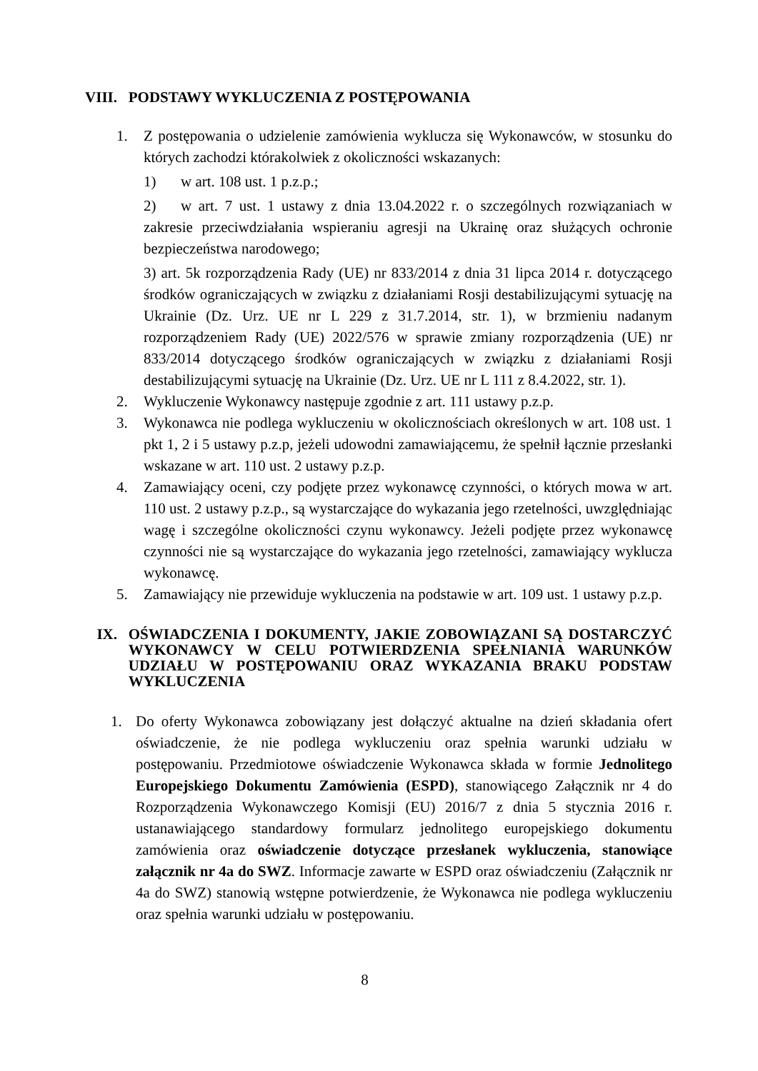VIII. PODSTAWY WYKLUCZENIA Z POSTĘPOWANIA
1. Z postępowania o udzielenie zamówienia wyklucza się Wykonawców, w stosunku do których zachodzi którakolwiek z okoliczności wskazanych:
1) w art. 108 ust. 1 p.z.p.;
2) w art. 7 ust. 1 ustawy z dnia 13.04.2022 r. o szczególnych rozwiązaniach w zakresie przeciwdziałania wspieraniu agresji na Ukrainę oraz służących ochronie bezpieczeństwa narodowego;
3) art. 5k rozporządzenia Rady (UE) nr 833/2014 z dnia 31 lipca 2014 r. dotyczącego środków ograniczających w związku z działaniami Rosji destabilizującymi sytuację na Ukrainie (Dz. Urz. UE nr L 229 z 31.7.2014, str. 1), w brzmieniu nadanym rozporządzeniem Rady (UE) 2022/576 w sprawie zmiany rozporządzenia (UE) nr 833/2014 dotyczącego środków ograniczających w związku z działaniami Rosji destabilizującymi sytuację na Ukrainie (Dz. Urz. UE nr L 111 z 8.4.2022, str. 1).
2. Wykluczenie Wykonawcy następuje zgodnie z art. 111 ustawy p.z.p.
3. Wykonawca nie podlega wykluczeniu w okolicznościach określonych w art. 108 ust. 1 pkt 1, 2 i 5 ustawy p.z.p, jeżeli udowodni zamawiającemu, że spełnił łącznie przesłanki wskazane w art. 110 ust. 2 ustawy p.z.p.
4. Zamawiający oceni, czy podjęte przez wykonawcę czynności, o których mowa w art. 110 ust. 2 ustawy p.z.p., są wystarczające do wykazania jego rzetelności, uwzględniając wagę i szczególne okoliczności czynu wykonawcy. Jeżeli podjęte przez wykonawcę czynności nie są wystarczające do wykazania jego rzetelności, zamawiający wyklucza wykonawcę.
5. Zamawiający nie przewiduje wykluczenia na podstawie w art. 109 ust. 1 ustawy p.z.p.
IX. OŚWIADCZENIA I DOKUMENTY, JAKIE ZOBOWIĄZANI SĄ DOSTARCZYĆ WYKONAWCY W CELU POTWIERDZENIA SPEŁNIANIA WARUNKÓW UDZIAŁU W POSTĘPOWANIU ORAZ WYKAZANIA BRAKU PODSTAW WYKLUCZENIA
1. Do oferty Wykonawca zobowiązany jest dołączyć aktualne na dzień składania ofert oświadczenie, że nie podlega wykluczeniu oraz spełnia warunki udziału w postępowaniu. Przedmiotowe oświadczenie Wykonawca składa w formie Jednolitego Europejskiego Dokumentu Zamówienia (ESPD), stanowiącego Załącznik nr 4 do Rozporządzenia Wykonawczego Komisji (EU) 2016/7 z dnia 5 stycznia 2016 r. ustanawiającego standardowy formularz jednolitego europejskiego dokumentu zamówienia oraz oświadczenie dotyczące przesłanek wykluczenia, stanowiące załącznik nr 4a do SWZ. Informacje zawarte w ESPD oraz oświadczeniu (Załącznik nr 4a do SWZ) stanowią wstępne potwierdzenie, że Wykonawca nie podlega wykluczeniu oraz spełnia warunki udziału w postępowaniu.
8